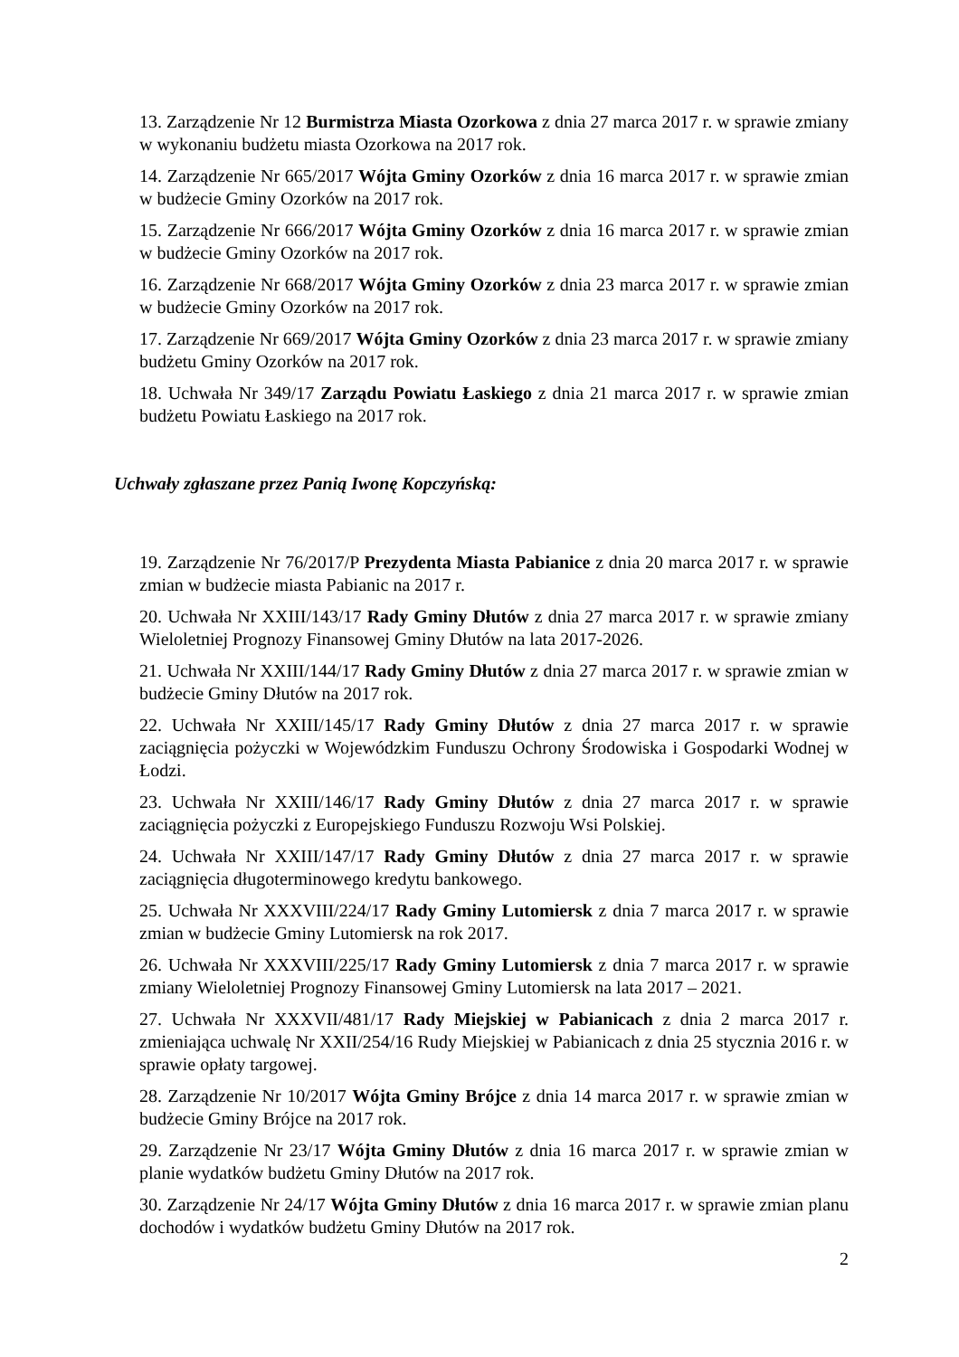13. Zarządzenie Nr 12 Burmistrza Miasta Ozorkowa z dnia 27 marca 2017 r. w sprawie zmiany w wykonaniu budżetu miasta Ozorkowa na 2017 rok.
14. Zarządzenie Nr 665/2017 Wójta Gminy Ozorków z dnia 16 marca 2017 r. w sprawie zmian w budżecie Gminy Ozorków na 2017 rok.
15. Zarządzenie Nr 666/2017 Wójta Gminy Ozorków z dnia 16 marca 2017 r. w sprawie zmian w budżecie Gminy Ozorków na 2017 rok.
16. Zarządzenie Nr 668/2017 Wójta Gminy Ozorków z dnia 23 marca 2017 r. w sprawie zmian w budżecie Gminy Ozorków na 2017 rok.
17. Zarządzenie Nr 669/2017 Wójta Gminy Ozorków z dnia 23 marca 2017 r. w sprawie zmiany budżetu Gminy Ozorków na 2017 rok.
18. Uchwała Nr 349/17 Zarządu Powiatu Łaskiego z dnia 21 marca 2017 r. w sprawie zmian budżetu Powiatu Łaskiego na 2017 rok.
Uchwały zgłaszane przez Panią Iwonę Kopczyńską:
19. Zarządzenie Nr 76/2017/P Prezydenta Miasta Pabianice z dnia 20 marca 2017 r. w sprawie zmian w budżecie miasta Pabianic na 2017 r.
20. Uchwała Nr XXIII/143/17 Rady Gminy Dłutów z dnia 27 marca 2017 r. w sprawie zmiany Wieloletniej Prognozy Finansowej Gminy Dłutów na lata 2017-2026.
21. Uchwała Nr XXIII/144/17 Rady Gminy Dłutów z dnia 27 marca 2017 r. w sprawie zmian w budżecie Gminy Dłutów na 2017 rok.
22. Uchwała Nr XXIII/145/17 Rady Gminy Dłutów z dnia 27 marca 2017 r. w sprawie zaciągnięcia pożyczki w Wojewódzkim Funduszu Ochrony Środowiska i Gospodarki Wodnej w Łodzi.
23. Uchwała Nr XXIII/146/17 Rady Gminy Dłutów z dnia 27 marca 2017 r. w sprawie zaciągnięcia pożyczki z Europejskiego Funduszu Rozwoju Wsi Polskiej.
24. Uchwała Nr XXIII/147/17 Rady Gminy Dłutów z dnia 27 marca 2017 r. w sprawie zaciągnięcia długoterminowego kredytu bankowego.
25. Uchwała Nr XXXVIII/224/17 Rady Gminy Lutomiersk z dnia 7 marca 2017 r. w sprawie zmian w budżecie Gminy Lutomiersk na rok 2017.
26. Uchwała Nr XXXVIII/225/17 Rady Gminy Lutomiersk z dnia 7 marca 2017 r. w sprawie zmiany Wieloletniej Prognozy Finansowej Gminy Lutomiersk na lata 2017 – 2021.
27. Uchwała Nr XXXVII/481/17 Rady Miejskiej w Pabianicach z dnia 2 marca 2017 r. zmieniająca uchwalę Nr XXII/254/16 Rudy Miejskiej w Pabianicach z dnia 25 stycznia 2016 r. w sprawie opłaty targowej.
28. Zarządzenie Nr 10/2017 Wójta Gminy Brójce z dnia 14 marca 2017 r. w sprawie zmian w budżecie Gminy Brójce na 2017 rok.
29. Zarządzenie Nr 23/17 Wójta Gminy Dłutów z dnia 16 marca 2017 r. w sprawie zmian w planie wydatków budżetu Gminy Dłutów na 2017 rok.
30. Zarządzenie Nr 24/17 Wójta Gminy Dłutów z dnia 16 marca 2017 r. w sprawie zmian planu dochodów i wydatków budżetu Gminy Dłutów na 2017 rok.
2